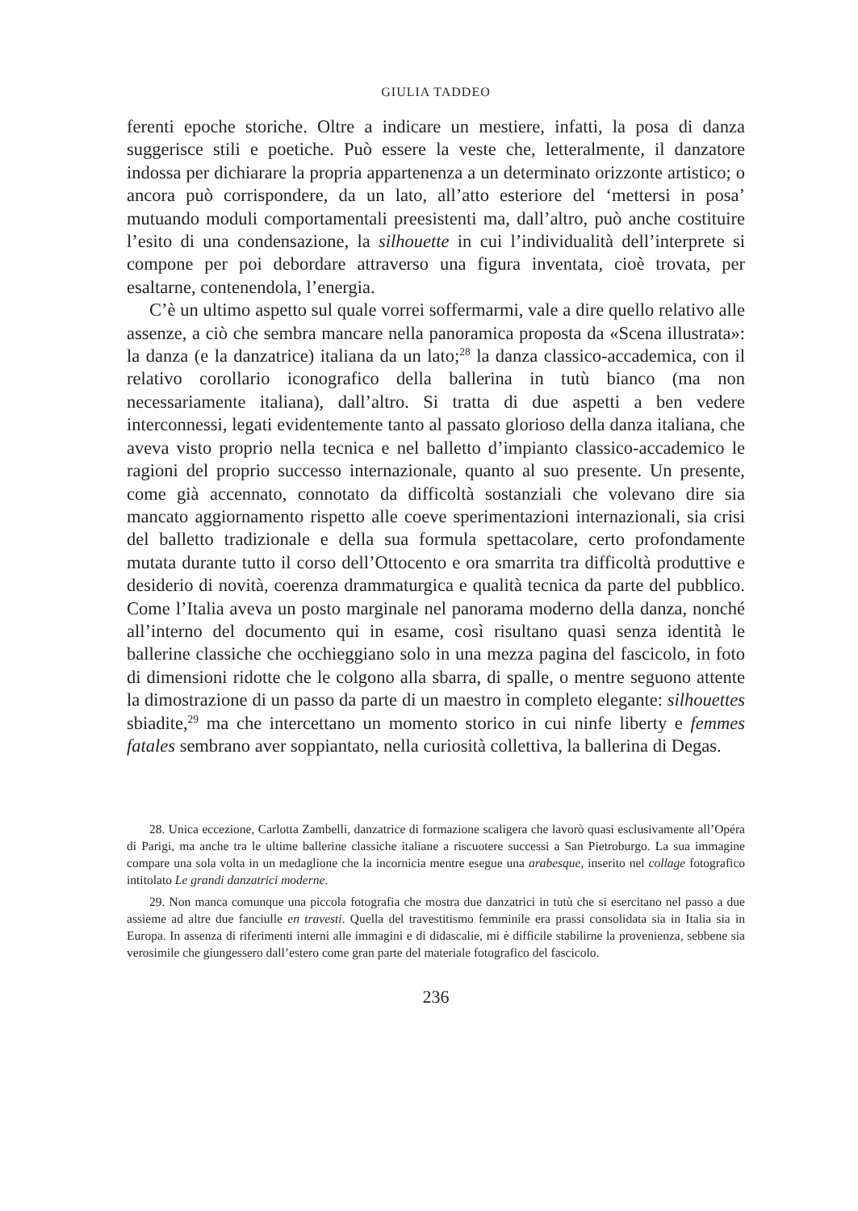GIULIA TADDEO
ferenti epoche storiche. Oltre a indicare un mestiere, infatti, la posa di danza suggerisce stili e poetiche. Può essere la veste che, letteralmente, il danzatore indossa per dichiarare la propria appartenenza a un determinato orizzonte artistico; o ancora può corrispondere, da un lato, all’atto esteriore del ‘mettersi in posa’ mutuando moduli comportamentali preesistenti ma, dall’altro, può anche costituire l’esito di una condensazione, la silhouette in cui l’individualità dell’interprete si compone per poi debordare attraverso una figura inventata, cioè trovata, per esaltarne, contenendola, l’energia.
C’è un ultimo aspetto sul quale vorrei soffermarmi, vale a dire quello relativo alle assenze, a ciò che sembra mancare nella panoramica proposta da «Scena illustrata»: la danza (e la danzatrice) italiana da un lato;<sup>28</sup> la danza classico-accademica, con il relativo corollario iconografico della ballerina in tutù bianco (ma non necessariamente italiana), dall’altro. Si tratta di due aspetti a ben vedere interconnessi, legati evidentemente tanto al passato glorioso della danza italiana, che aveva visto proprio nella tecnica e nel balletto d’impianto classico-accademico le ragioni del proprio successo internazionale, quanto al suo presente. Un presente, come già accennato, connotato da difficoltà sostanziali che volevano dire sia mancato aggiornamento rispetto alle coeve sperimentazioni internazionali, sia crisi del balletto tradizionale e della sua formula spettacolare, certo profondamente mutata durante tutto il corso dell’Ottocento e ora smarrita tra difficoltà produttive e desiderio di novità, coerenza drammaturgica e qualità tecnica da parte del pubblico. Come l’Italia aveva un posto marginale nel panorama moderno della danza, nonché all’interno del documento qui in esame, così risultano quasi senza identità le ballerine classiche che occhieggiano solo in una mezza pagina del fascicolo, in foto di dimensioni ridotte che le colgono alla sbarra, di spalle, o mentre seguono attente la dimostrazione di un passo da parte di un maestro in completo elegante: silhouettes sbiadite,<sup>29</sup> ma che intercettano un momento storico in cui ninfe liberty e femmes fatales sembrano aver soppiantato, nella curiosità collettiva, la ballerina di Degas.
28. Unica eccezione, Carlotta Zambelli, danzatrice di formazione scaligera che lavorò quasi esclusivamente all’Opéra di Parigi, ma anche tra le ultime ballerine classiche italiane a riscuotere successi a San Pietroburgo. La sua immagine compare una sola volta in un medaglione che la incornicia mentre esegue una arabesque, inserito nel collage fotografico intitolato Le grandi danzatrici moderne.
29. Non manca comunque una piccola fotografia che mostra due danzatrici in tutù che si esercitano nel passo a due assieme ad altre due fanciulle en travesti. Quella del travestitismo femminile era prassi consolidata sia in Italia sia in Europa. In assenza di riferimenti interni alle immagini e di didascalie, mi è difficile stabilirne la provenienza, sebbene sia verosimile che giungessero dall’estero come gran parte del materiale fotografico del fascicolo.
236